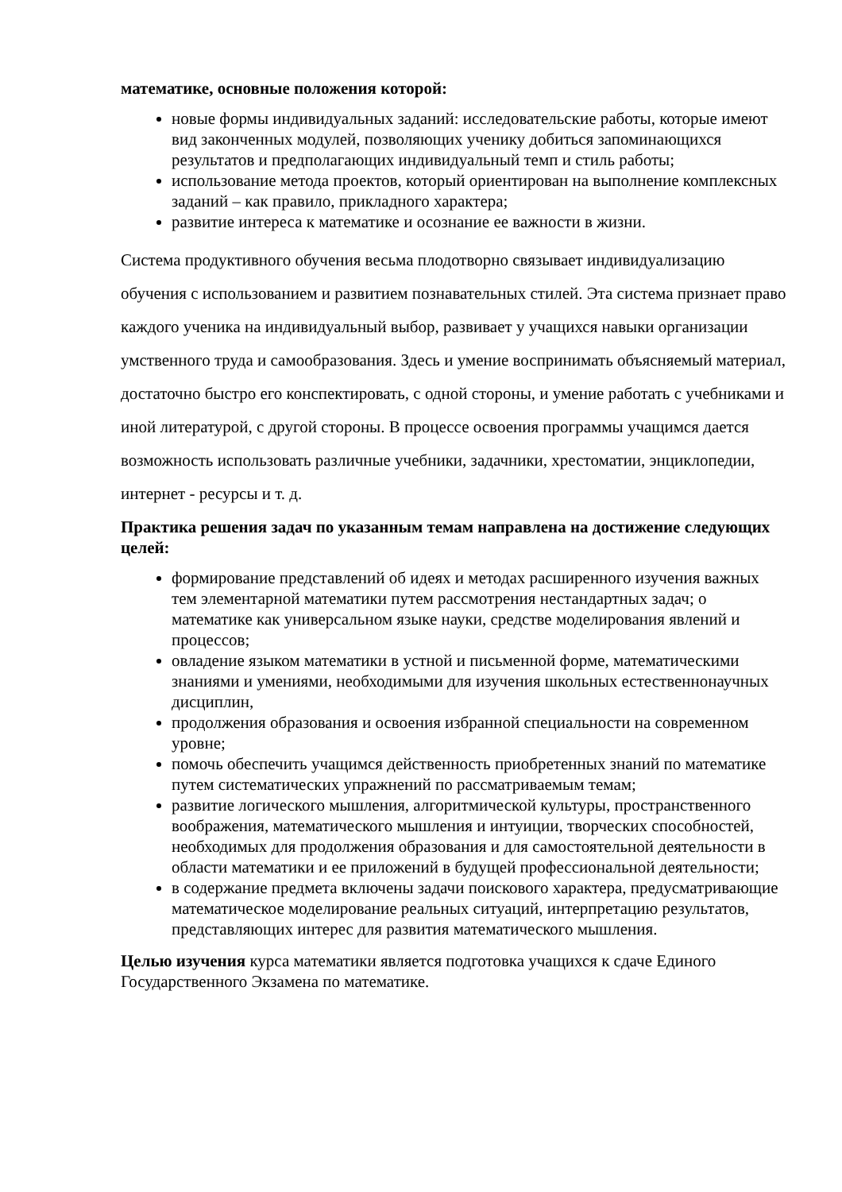математике, основные положения которой:
новые формы индивидуальных заданий: исследовательские работы, которые имеют вид законченных модулей, позволяющих ученику добиться запоминающихся результатов и предполагающих индивидуальный темп и стиль работы;
использование метода проектов, который ориентирован на выполнение комплексных заданий – как правило, прикладного характера;
развитие интереса к математике и осознание ее важности в жизни.
Система продуктивного обучения весьма плодотворно связывает индивидуализацию обучения с использованием и развитием познавательных стилей. Эта система признает право каждого ученика на индивидуальный выбор, развивает у учащихся навыки организации умственного труда и самообразования. Здесь и умение воспринимать объясняемый материал, достаточно быстро его конспектировать, с одной стороны, и умение работать с учебниками и иной литературой, с другой стороны. В процессе освоения программы учащимся дается возможность использовать различные учебники, задачники, хрестоматии, энциклопедии, интернет - ресурсы и т. д.
Практика решения задач по указанным темам направлена на достижение следующих целей:
формирование представлений об идеях и методах расширенного изучения важных тем элементарной математики путем рассмотрения нестандартных задач; о математике как универсальном языке науки, средстве моделирования явлений и процессов;
овладение языком математики в устной и письменной форме, математическими знаниями и умениями, необходимыми для изучения школьных естественнонаучных дисциплин,
продолжения образования и освоения избранной специальности на современном уровне;
помочь обеспечить учащимся действенность приобретенных знаний по математике путем систематических упражнений по рассматриваемым темам;
развитие логического мышления, алгоритмической культуры, пространственного воображения, математического мышления и интуиции, творческих способностей, необходимых для продолжения образования и для самостоятельной деятельности в области математики и ее приложений в будущей профессиональной деятельности;
в содержание предмета включены задачи поискового характера, предусматривающие математическое моделирование реальных ситуаций, интерпретацию результатов, представляющих интерес для развития математического мышления.
Целью изучения курса математики является подготовка учащихся к сдаче Единого Государственного Экзамена по математике.